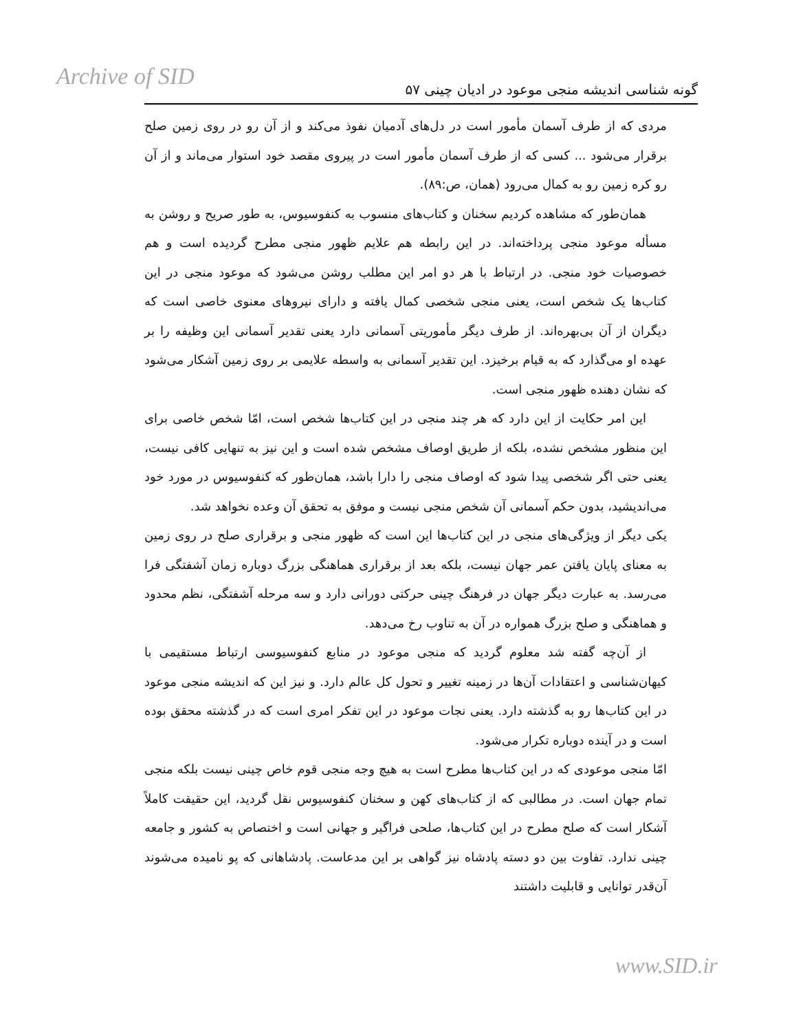Archive of SID گونه شناسی اندیشه منجی موعود در ادیان چینی ۵۷
مردی که از طرف آسمان مأمور است در دل‌های آدمیان نفوذ می‌کند و از آن رو در روی زمین صلح برقرار می‌شود ... کسی که از طرف آسمان مأمور است در پیروی مقصد خود استوار می‌ماند و از آن رو کره زمین رو به کمال می‌رود (همان، ص:۸۹).
همان‌طور که مشاهده کردیم سخنان و کتاب‌های منسوب به کنفوسیوس، به طور صریح و روشن به مسأله موعود منجی پرداخته‌اند. در این رابطه هم علایم ظهور منجی مطرح گردیده است و هم خصوصیات خود منجی. در ارتباط با هر دو امر این مطلب روشن می‌شود که موعود منجی در این کتاب‌ها یک شخص است، یعنی منجی شخصی کمال یافته و دارای نیروهای معنوی خاصی است که دیگران از آن بی‌بهره‌اند. از طرف دیگر مأموریتی آسمانی دارد یعنی تقدیر آسمانی این وظیفه را بر عهده او می‌گذارد که به قیام برخیزد. این تقدیر آسمانی به واسطه علایمی بر روی زمین آشکار می‌شود که نشان دهنده ظهور منجی است.
این امر حکایت از این دارد که هر چند منجی در این کتاب‌ها شخص است، امّا شخص خاصی برای این منظور مشخص نشده، بلکه از طریق اوصاف مشخص شده است و این نیز به تنهایی کافی نیست، یعنی حتی اگر شخصی پیدا شود که اوصاف منجی را دارا باشد، همان‌طور که کنفوسیوس در مورد خود می‌اندیشید، بدون حکم آسمانی آن شخص منجی نیست و موفق به تحقق آن وعده نخواهد شد.
یکی دیگر از ویژگی‌های منجی در این کتاب‌ها این است که ظهور منجی و برقراری صلح در روی زمین به معنای پایان یافتن عمر جهان نیست، بلکه بعد از برقراری هماهنگی بزرگ دوباره زمان آشفتگی فرا می‌رسد. به عبارت دیگر جهان در فرهنگ چینی حرکتی دورانی دارد و سه مرحله آشفتگی، نظم محدود و هماهنگی و صلح بزرگ همواره در آن به تناوب رخ می‌دهد.
از آن‌چه گفته شد معلوم گردید که منجی موعود در منابع کنفوسیوسی ارتباط مستقیمی با کیهان‌شناسی و اعتقادات آن‌ها در زمینه تغییر و تحول کل عالم دارد. و نیز این که اندیشه منجی موعود در این کتاب‌ها رو به گذشته دارد. یعنی نجات موعود در این تفکر امری است که در گذشته محقق بوده است و در آینده دوباره تکرار می‌شود.
امّا منجی موعودی که در این کتاب‌ها مطرح است به هیچ وجه منجی قوم خاص چینی نیست بلکه منجی تمام جهان است. در مطالبی که از کتاب‌های کهن و سخنان کنفوسیوس نقل گردید، این حقیقت کاملاً آشکار است که صلح مطرح در این کتاب‌ها، صلحی فراگیر و جهانی است و اختصاص به کشور و جامعه چینی ندارد. تفاوت بین دو دسته پادشاه نیز گواهی بر این مدعاست. پادشاهانی که پو نامیده می‌شوند آن‌قدر توانایی و قابلیت داشتند
www.SID.ir